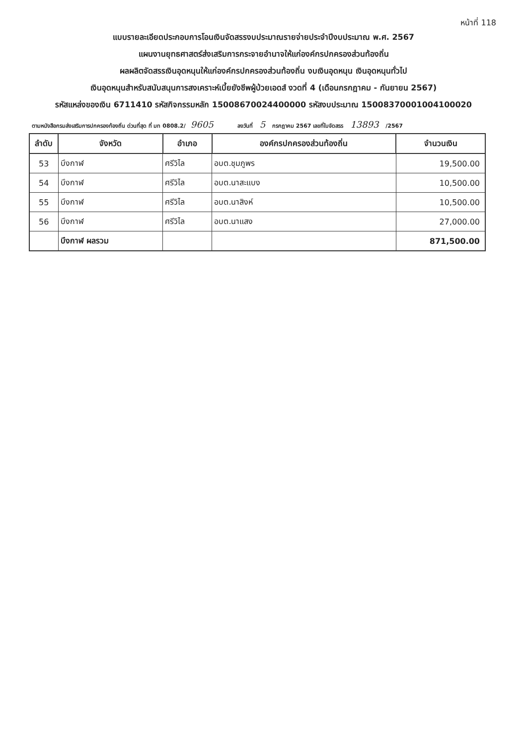หน้าที่ 118
แบบรายละเอียดประกอบการโอนเงินจัดสรรงบประมาณรายจ่ายประจำปีงบประมาณ พ.ศ. 2567
แผนงานยุทธศาสตร์ส่งเสริมการกระจายอำนาจให้แก่องค์กรปกครองส่วนท้องถิ่น
ผลผลิตจัดสรรเงินอุดหนุนให้แก่องค์กรปกครองส่วนท้องถิ่น งบเงินอุดหนุน เงินอุดหนุนทั่วไป
เงินอุดหนุนสำหรับสนับสนุนการสงเคราะห์เบี้ยยังชีพผู้ป่วยเอดส์ งวดที่ 4 (เดือนกรกฎาคม - กันยายน 2567)
รหัสแหล่งของเงิน 6711410 รหัสกิจกรรมหลัก 15008670024400000 รหัสงบประมาณ 15008370001004100020
ตามหนังสือกรมส่งเสริมการปกครองท้องถิ่น ด่วนที่สุด ที่ มท 0808.2/ 9605 ลงวันที่ 5 กรกฎาคม 2567 เลขที่ใบจัดสรร 13893 /2567
| ลำดับ | จังหวัด | อำเภอ | องค์กรปกครองส่วนท้องถิ่น | จำนวนเงิน |
| --- | --- | --- | --- | --- |
| 53 | บึงกาฬ | ศรีวิไล | อบต.ชุมภูพร | 19,500.00 |
| 54 | บึงกาฬ | ศรีวิไล | อบต.นาสะแบง | 10,500.00 |
| 55 | บึงกาฬ | ศรีวิไล | อบต.นาสิงห์ | 10,500.00 |
| 56 | บึงกาฬ | ศรีวิไล | อบต.นาแสง | 27,000.00 |
| | บึงกาฬ ผลรวม | | | 871,500.00 |